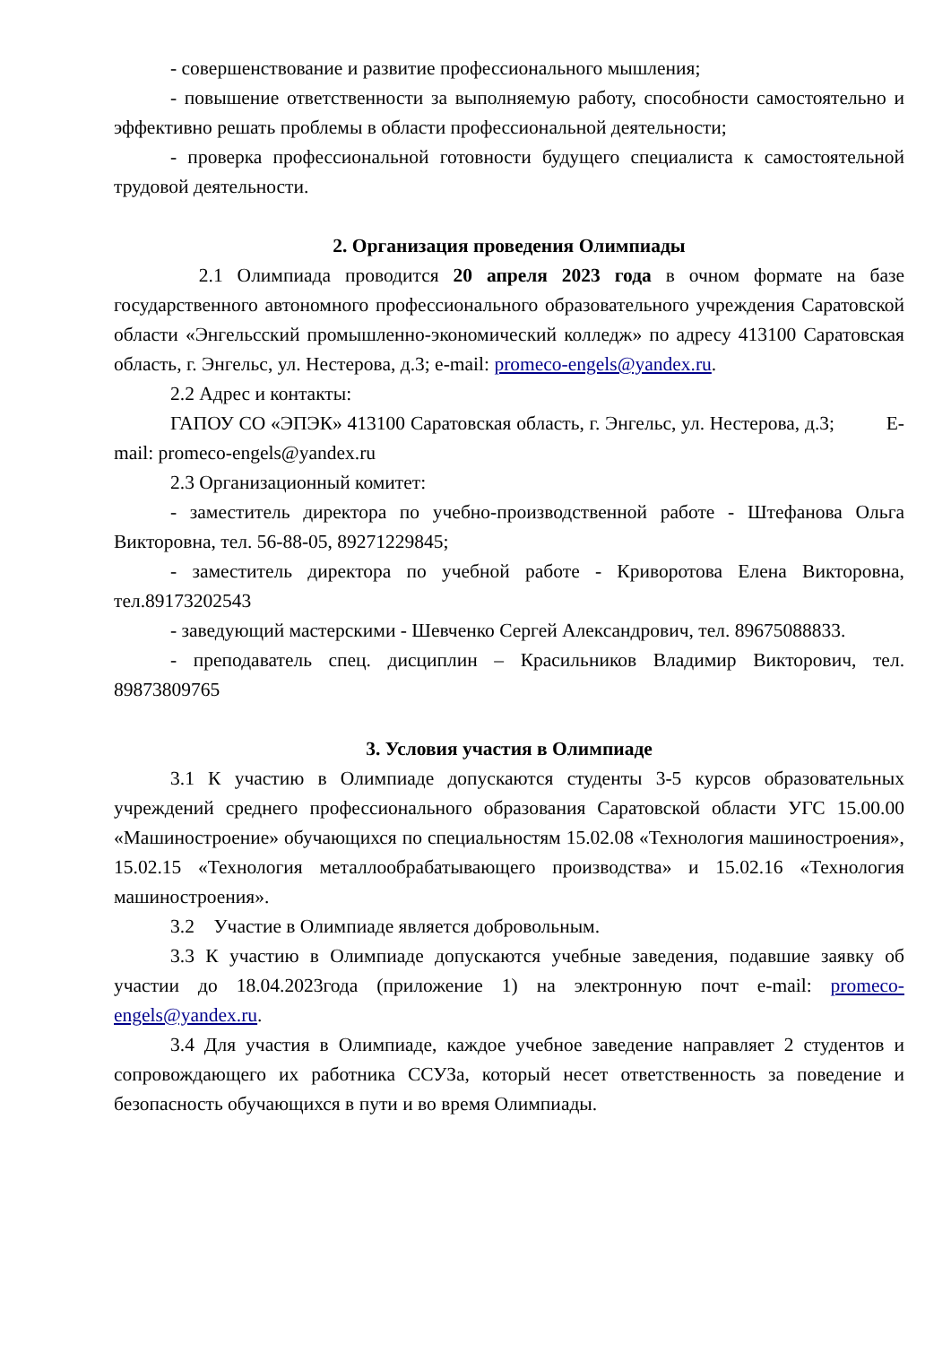- совершенствование и развитие профессионального мышления;
- повышение ответственности за выполняемую работу, способности самостоятельно и эффективно решать проблемы в области профессиональной деятельности;
- проверка профессиональной готовности будущего специалиста к самостоятельной трудовой деятельности.
2. Организация проведения Олимпиады
2.1 Олимпиада проводится 20 апреля 2023 года в очном формате на базе государственного автономного профессионального образовательного учреждения Саратовской области «Энгельсский промышленно-экономический колледж» по адресу 413100 Саратовская область, г. Энгельс, ул. Нестерова, д.3; e-mail: promeco-engels@yandex.ru.
2.2 Адрес и контакты:
ГАПОУ СО «ЭПЭК» 413100 Саратовская область, г. Энгельс, ул. Нестерова, д.3; E-mail: promeco-engels@yandex.ru
2.3 Организационный комитет:
- заместитель директора по учебно-производственной работе - Штефанова Ольга Викторовна, тел. 56-88-05, 89271229845;
- заместитель директора по учебной работе - Криворотова Елена Викторовна, тел.89173202543
- заведующий мастерскими - Шевченко Сергей Александрович, тел. 89675088833.
- преподаватель спец. дисциплин – Красильников Владимир Викторович, тел. 89873809765
3. Условия участия в Олимпиаде
3.1 К участию в Олимпиаде допускаются студенты 3-5 курсов образовательных учреждений среднего профессионального образования Саратовской области УГС 15.00.00 «Машиностроение» обучающихся по специальностям 15.02.08 «Технология машиностроения», 15.02.15 «Технология металлообрабатывающего производства» и 15.02.16 «Технология машиностроения».
3.2 Участие в Олимпиаде является добровольным.
3.3 К участию в Олимпиаде допускаются учебные заведения, подавшие заявку об участии до 18.04.2023года (приложение 1) на электронную почт e-mail: promeco-engels@yandex.ru.
3.4 Для участия в Олимпиаде, каждое учебное заведение направляет 2 студентов и сопровождающего их работника ССУЗа, который несет ответственность за поведение и безопасность обучающихся в пути и во время Олимпиады.